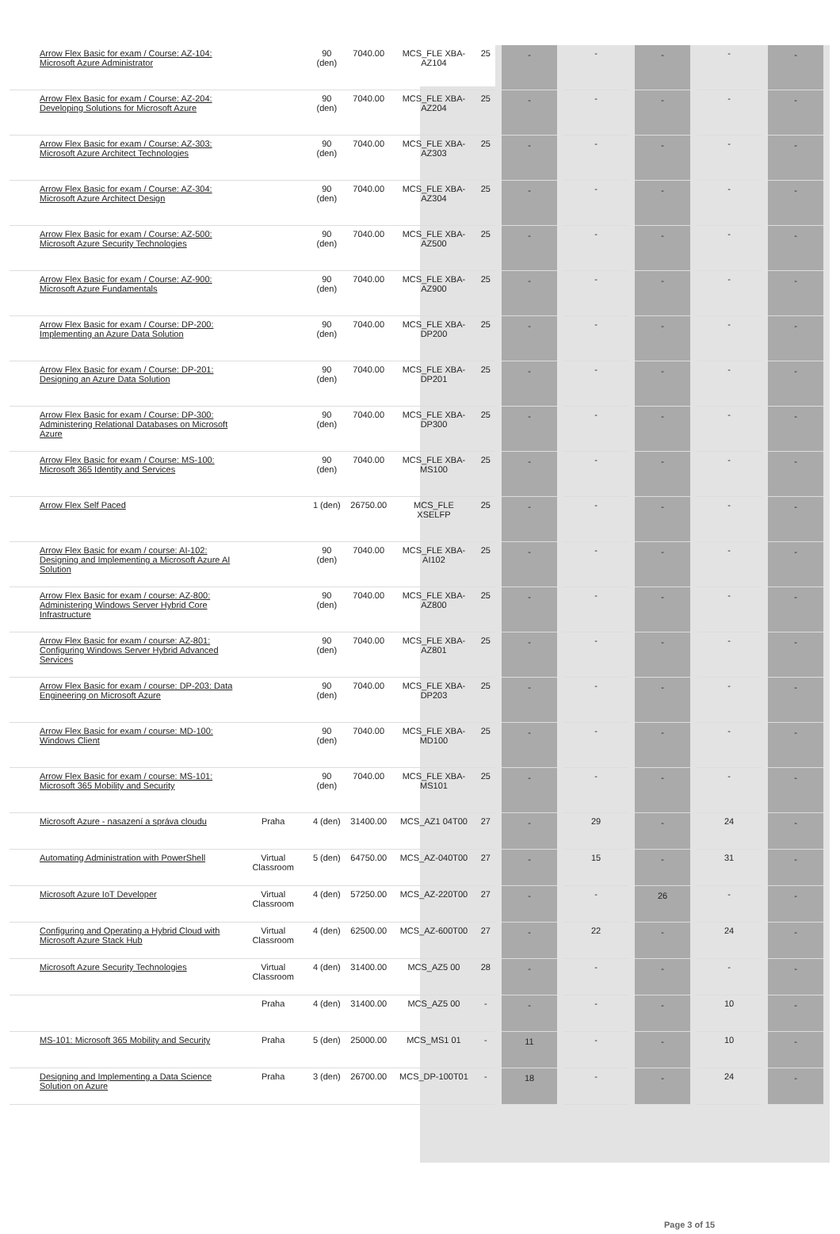| Arrow Flex Basic for exam / Course: AZ-104: Microsoft Azure Administrator | | 90 (den) | 7040.00 | MCS_FLE XBA-AZ104 | 25 | - | - | - | - | - |
| Arrow Flex Basic for exam / Course: AZ-204: Developing Solutions for Microsoft Azure | | 90 (den) | 7040.00 | MCS_FLE XBA-AZ204 | 25 | - | - | - | - | - |
| Arrow Flex Basic for exam / Course: AZ-303: Microsoft Azure Architect Technologies | | 90 (den) | 7040.00 | MCS_FLE XBA-AZ303 | 25 | - | - | - | - | - |
| Arrow Flex Basic for exam / Course: AZ-304: Microsoft Azure Architect Design | | 90 (den) | 7040.00 | MCS_FLE XBA-AZ304 | 25 | - | - | - | - | - |
| Arrow Flex Basic for exam / Course: AZ-500: Microsoft Azure Security Technologies | | 90 (den) | 7040.00 | MCS_FLE XBA-AZ500 | 25 | - | - | - | - | - |
| Arrow Flex Basic for exam / Course: AZ-900: Microsoft Azure Fundamentals | | 90 (den) | 7040.00 | MCS_FLE XBA-AZ900 | 25 | - | - | - | - | - |
| Arrow Flex Basic for exam / Course: DP-200: Implementing an Azure Data Solution | | 90 (den) | 7040.00 | MCS_FLE XBA-DP200 | 25 | - | - | - | - | - |
| Arrow Flex Basic for exam / Course: DP-201: Designing an Azure Data Solution | | 90 (den) | 7040.00 | MCS_FLE XBA-DP201 | 25 | - | - | - | - | - |
| Arrow Flex Basic for exam / Course: DP-300: Administering Relational Databases on Microsoft Azure | | 90 (den) | 7040.00 | MCS_FLE XBA-DP300 | 25 | - | - | - | - | - |
| Arrow Flex Basic for exam / Course: MS-100: Microsoft 365 Identity and Services | | 90 (den) | 7040.00 | MCS_FLE XBA-MS100 | 25 | - | - | - | - | - |
| Arrow Flex Self Paced | | 1 (den) | 26750.00 | MCS_FLE XSELFP | 25 | - | - | - | - | - |
| Arrow Flex Basic for exam / course: AI-102: Designing and Implementing a Microsoft Azure AI Solution | | 90 (den) | 7040.00 | MCS_FLE XBA-AI102 | 25 | - | - | - | - | - |
| Arrow Flex Basic for exam / course: AZ-800: Administering Windows Server Hybrid Core Infrastructure | | 90 (den) | 7040.00 | MCS_FLE XBA-AZ800 | 25 | - | - | - | - | - |
| Arrow Flex Basic for exam / course: AZ-801: Configuring Windows Server Hybrid Advanced Services | | 90 (den) | 7040.00 | MCS_FLE XBA-AZ801 | 25 | - | - | - | - | - |
| Arrow Flex Basic for exam / course: DP-203: Data Engineering on Microsoft Azure | | 90 (den) | 7040.00 | MCS_FLE XBA-DP203 | 25 | - | - | - | - | - |
| Arrow Flex Basic for exam / course: MD-100: Windows Client | | 90 (den) | 7040.00 | MCS_FLE XBA-MD100 | 25 | - | - | - | - | - |
| Arrow Flex Basic for exam / course: MS-101: Microsoft 365 Mobility and Security | | 90 (den) | 7040.00 | MCS_FLE XBA-MS101 | 25 | - | - | - | - | - |
| Microsoft Azure - nasazení a správa cloudu | Praha | 4 (den) | 31400.00 | MCS_AZ1 04T00 | 27 | - | 29 | - | 24 | - |
| Automating Administration with PowerShell | Virtual Classroom | 5 (den) | 64750.00 | MCS_AZ-040T00 | 27 | - | 15 | - | 31 | - |
| Microsoft Azure IoT Developer | Virtual Classroom | 4 (den) | 57250.00 | MCS_AZ-220T00 | 27 | - | - | 26 | - | - |
| Configuring and Operating a Hybrid Cloud with Microsoft Azure Stack Hub | Virtual Classroom | 4 (den) | 62500.00 | MCS_AZ-600T00 | 27 | - | 22 | - | 24 | - |
| Microsoft Azure Security Technologies | Virtual Classroom | 4 (den) | 31400.00 | MCS_AZ5 00 | 28 | - | - | - | - | - |
| | Praha | 4 (den) | 31400.00 | MCS_AZ5 00 | - | - | - | - | 10 | - |
| MS-101: Microsoft 365 Mobility and Security | Praha | 5 (den) | 25000.00 | MCS_MS1 01 | - | 11 | - | - | 10 | - |
| Designing and Implementing a Data Science Solution on Azure | Praha | 3 (den) | 26700.00 | MCS_DP-100T01 | - | 18 | - | - | 24 | - |
Page 3 of 15